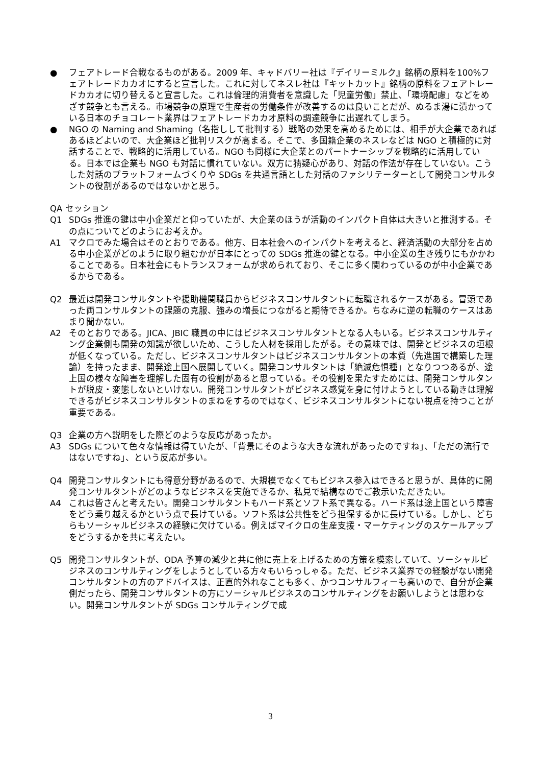● フェアトレード合戦なるものがある。2009 年、キャドバリー社は『デイリーミルク』銘柄の原料を100%フェアトレードカカオにすると宣言した。これに対してネスレ社は『キットカット』銘柄の原料をフェアトレードカカオに切り替えると宣言した。これは倫理的消費者を意識した「児童労働」禁止、「環境配慮」などをめざす競争とも言える。市場競争の原理で生産者の労働条件が改善するのは良いことだが、ぬるま湯に漬かっている日本のチョコレート業界はフェアトレードカカオ原料の調達競争に出遅れてしまう。
● NGO の Naming and Shaming（名指しして批判する）戦略の効果を高めるためには、相手が大企業であればあるほどよいので、大企業ほど批判リスクが高まる。そこで、多国籍企業のネスレなどは NGO と積極的に対話することで、戦略的に活用している。NGO も同様に大企業とのパートナーシップを戦略的に活用している。日本では企業も NGO も対話に慣れていない。双方に猜疑心があり、対話の作法が存在していない。こうした対話のプラットフォームづくりや SDGs を共通言語とした対話のファシリテーターとして開発コンサルタントの役割があるのではないかと思う。
QA セッション
Q1 SDGs 推進の鍵は中小企業だと仰っていたが、大企業のほうが活動のインパクト自体は大きいと推測する。その点についてどのようにお考えか。
A1 マクロでみた場合はそのとおりである。他方、日本社会へのインパクトを考えると、経済活動の大部分を占める中小企業がどのように取り組むかが日本にとっての SDGs 推進の鍵となる。中小企業の生き残りにもかかわることである。日本社会にもトランスフォームが求められており、そこに多く関わっているのが中小企業であるからである。
Q2 最近は開発コンサルタントや援助機関職員からビジネスコンサルタントに転職されるケースがある。冒頭であった両コンサルタントの課題の克服、強みの増長につながると期待できるか。ちなみに逆の転職のケースはあまり聞かない。
A2 そのとおりである。JICA、JBIC 職員の中にはビジネスコンサルタントとなる人もいる。ビジネスコンサルティング企業側も開発の知識が欲しいため、こうした人材を採用したがる。その意味では、開発とビジネスの垣根が低くなっている。ただし、ビジネスコンサルタントはビジネスコンサルタントの本質（先進国で構築した理論）を持ったまま、開発途上国へ展開していく。開発コンサルタントは「絶滅危惧種」となりつつあるが、途上国の様々な障害を理解した固有の役割があると思っている。その役割を果たすためには、開発コンサルタントが脱皮・変態しないといけない。開発コンサルタントがビジネス感覚を身に付けようとしている動きは理解できるがビジネスコンサルタントのまねをするのではなく、ビジネスコンサルタントにない視点を持つことが重要である。
Q3 企業の方へ説明をした際どのような反応があったか。
A3 SDGs について色々な情報は得ていたが、「背景にそのような大きな流れがあったのですね」、「ただの流行ではないですね」、という反応が多い。
Q4 開発コンサルタントにも得意分野があるので、大規模でなくてもビジネス参入はできると思うが、具体的に開発コンサルタントがどのようなビジネスを実施できるか、私見で結構なのでご教示いただきたい。
A4 これは皆さんと考えたい。開発コンサルタントもハード系とソフト系で異なる。ハード系は途上国という障害をどう乗り越えるかという点で長けている。ソフト系は公共性をどう担保するかに長けている。しかし、どちらもソーシャルビジネスの経験に欠けている。例えばマイクロの生産支援・マーケティングのスケールアップをどうするかを共に考えたい。
Q5 開発コンサルタントが、ODA 予算の減少と共に他に売上を上げるための方策を模索していて、ソーシャルビジネスのコンサルティングをしようとしている方々もいらっしゃる。ただ、ビジネス業界での経験がない開発コンサルタントの方のアドバイスは、正直的外れなことも多く、かつコンサルフィーも高いので、自分が企業側だったら、開発コンサルタントの方にソーシャルビジネスのコンサルティングをお願いしようとは思わない。開発コンサルタントが SDGs コンサルティングで成
3